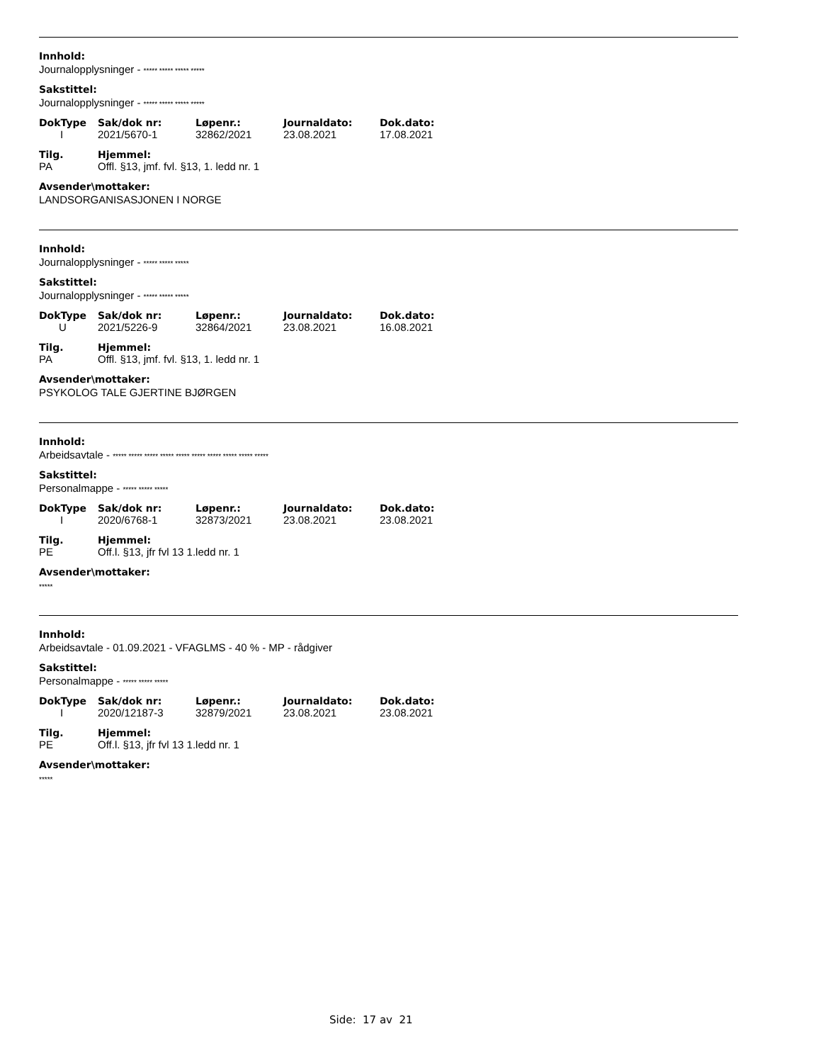Innhold:
Journalopplysninger - ***** ***** ***** *****
Sakstittel:
Journalopplysninger - ***** ***** ***** *****
| DokType | Sak/dok nr: | Løpenr.: | Journaldato: | Dok.dato: |
| --- | --- | --- | --- | --- |
| I | 2021/5670-1 | 32862/2021 | 23.08.2021 | 17.08.2021 |
| Tilg. | Hjemmel: |
| --- | --- |
| PA | Offl. §13, jmf. fvl. §13, 1. ledd nr. 1 |
Avsender\mottaker:
LANDSORGANISASJONEN I NORGE
Innhold:
Journalopplysninger - ***** ***** *****
Sakstittel:
Journalopplysninger - ***** ***** *****
| DokType | Sak/dok nr: | Løpenr.: | Journaldato: | Dok.dato: |
| --- | --- | --- | --- | --- |
| U | 2021/5226-9 | 32864/2021 | 23.08.2021 | 16.08.2021 |
| Tilg. | Hjemmel: |
| --- | --- |
| PA | Offl. §13, jmf. fvl. §13, 1. ledd nr. 1 |
Avsender\mottaker:
PSYKOLOG TALE GJERTINE BJØRGEN
Innhold:
Arbeidsavtale - ***** ***** ***** ***** ***** ***** ***** ***** ***** *****
Sakstittel:
Personalmappe - ***** ***** *****
| DokType | Sak/dok nr: | Løpenr.: | Journaldato: | Dok.dato: |
| --- | --- | --- | --- | --- |
| I | 2020/6768-1 | 32873/2021 | 23.08.2021 | 23.08.2021 |
| Tilg. | Hjemmel: |
| --- | --- |
| PE | Off.l. §13, jfr fvl 13 1.ledd nr. 1 |
Avsender\mottaker:
*****
Innhold:
Arbeidsavtale - 01.09.2021 - VFAGLMS - 40 % - MP - rådgiver
Sakstittel:
Personalmappe - ***** ***** *****
| DokType | Sak/dok nr: | Løpenr.: | Journaldato: | Dok.dato: |
| --- | --- | --- | --- | --- |
| I | 2020/12187-3 | 32879/2021 | 23.08.2021 | 23.08.2021 |
| Tilg. | Hjemmel: |
| --- | --- |
| PE | Off.l. §13, jfr fvl 13 1.ledd nr. 1 |
Avsender\mottaker:
*****
Side: 17 av 21